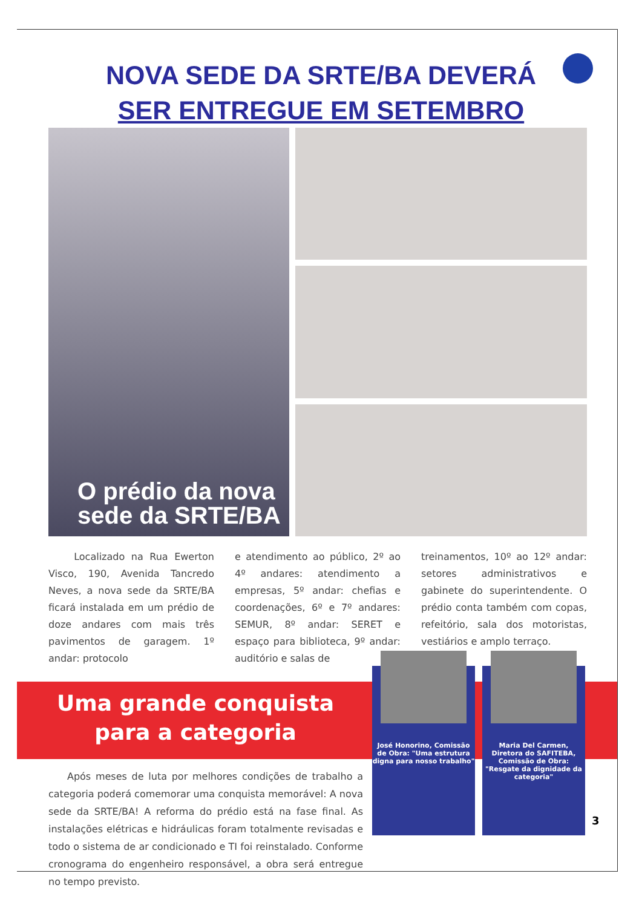NOVA SEDE DA SRTE/BA DEVERÁ
SER ENTREGUE EM SETEMBRO
O prédio da nova
sede da SRTE/BA
Localizado na Rua Ewerton Visco, 190, Avenida Tancredo Neves, a nova sede da SRTE/BA ficará instalada em um prédio de doze andares com mais três pavimentos de garagem. 1º andar: protocolo
e atendimento ao público, 2º ao 4º andares: atendimento a empresas, 5º andar: chefias e coordenações, 6º e 7º andares: SEMUR, 8º andar: SERET e espaço para biblioteca, 9º andar: auditório e salas de
treinamentos, 10º ao 12º andar: setores administrativos e gabinete do superintendente. O prédio conta também com copas, refeitório, sala dos motoristas, vestiários e amplo terraço.
Uma grande conquista
para a categoria
Após meses de luta por melhores condições de trabalho a categoria poderá comemorar uma conquista memorável: A nova sede da SRTE/BA! A reforma do prédio está na fase final. As instalações elétricas e hidráulicas foram totalmente revisadas e todo o sistema de ar condicionado e TI foi reinstalado. Conforme cronograma do engenheiro responsável, a obra será entregue no tempo previsto.
José Honorino, Comissão de Obra: "Uma estrutura digna para nosso trabalho"
Maria Del Carmen, Diretora do SAFITEBA, Comissão de Obra: "Resgate da dignidade da categoria"
3